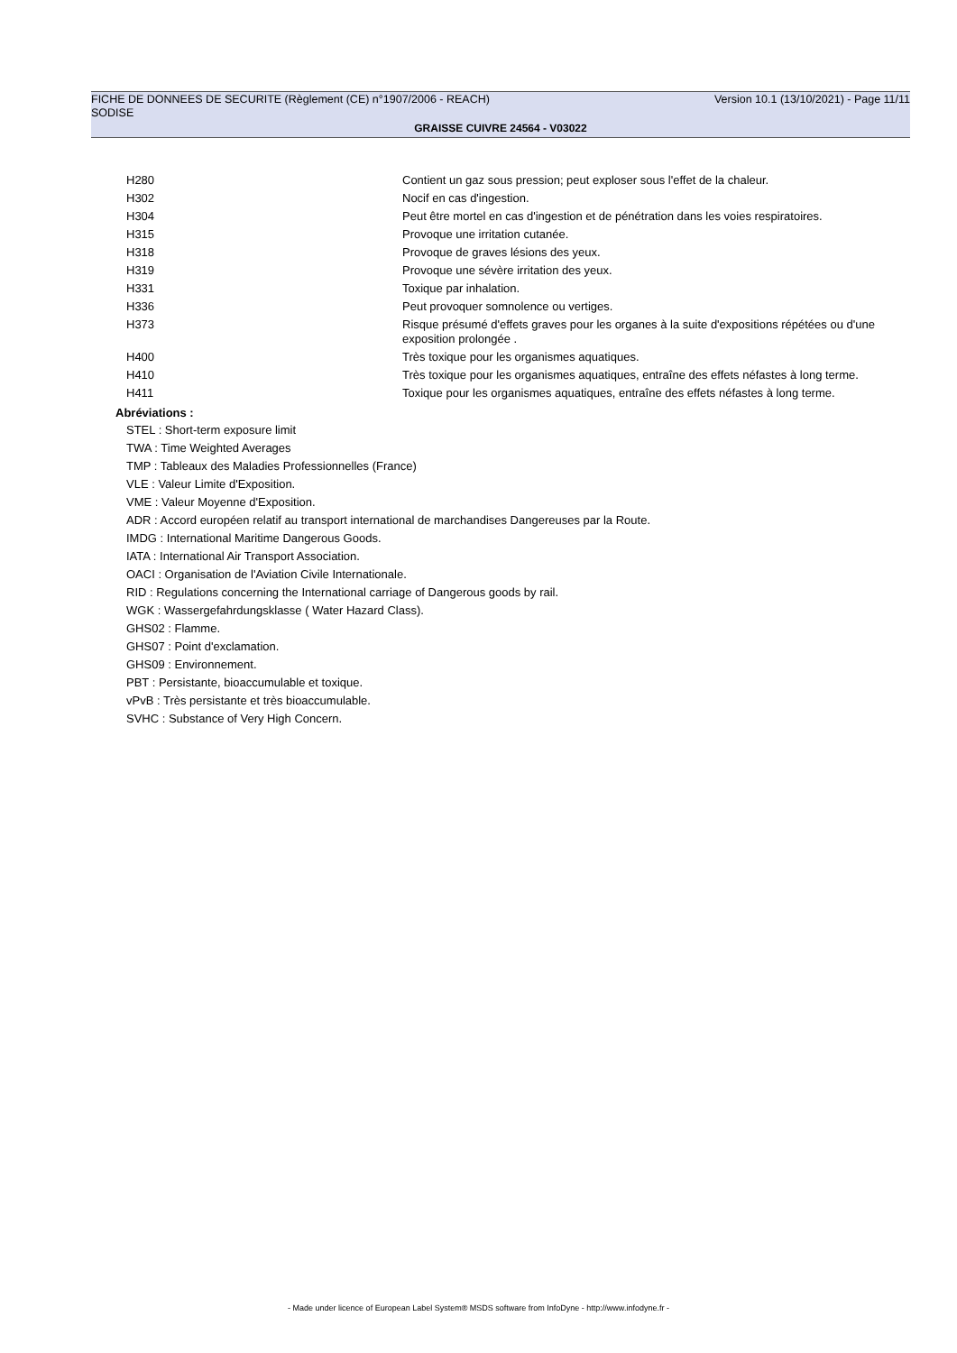FICHE DE DONNEES DE SECURITE (Règlement (CE) n°1907/2006 - REACH) Version 10.1 (13/10/2021) - Page 11/11
SODISE
GRAISSE CUIVRE 24564 - V03022
| H280 | Contient un gaz sous pression; peut exploser sous l'effet de la chaleur. |
| H302 | Nocif en cas d'ingestion. |
| H304 | Peut être mortel en cas d'ingestion et de pénétration dans les voies respiratoires. |
| H315 | Provoque une irritation cutanée. |
| H318 | Provoque de graves lésions des yeux. |
| H319 | Provoque une sévère irritation des yeux. |
| H331 | Toxique par inhalation. |
| H336 | Peut provoquer somnolence ou vertiges. |
| H373 | Risque présumé d'effets graves pour les organes à la suite d'expositions répétées ou d'une exposition prolongée . |
| H400 | Très toxique pour les organismes aquatiques. |
| H410 | Très toxique pour les organismes aquatiques, entraîne des effets néfastes à long terme. |
| H411 | Toxique pour les organismes aquatiques, entraîne des effets néfastes à long terme. |
Abréviations :
STEL : Short-term exposure limit
TWA : Time Weighted Averages
TMP : Tableaux des Maladies Professionnelles (France)
VLE : Valeur Limite d'Exposition.
VME : Valeur Moyenne d'Exposition.
ADR : Accord européen relatif au transport international de marchandises Dangereuses par la Route.
IMDG : International Maritime Dangerous Goods.
IATA : International Air Transport Association.
OACI : Organisation de l'Aviation Civile Internationale.
RID : Regulations concerning the International carriage of Dangerous goods by rail.
WGK : Wassergefahrdungsklasse ( Water Hazard Class).
GHS02 : Flamme.
GHS07 : Point d'exclamation.
GHS09 : Environnement.
PBT : Persistante, bioaccumulable et toxique.
vPvB : Très persistante et très bioaccumulable.
SVHC : Substance of Very High Concern.
- Made under licence of European Label System® MSDS software from InfoDyne - http://www.infodyne.fr -